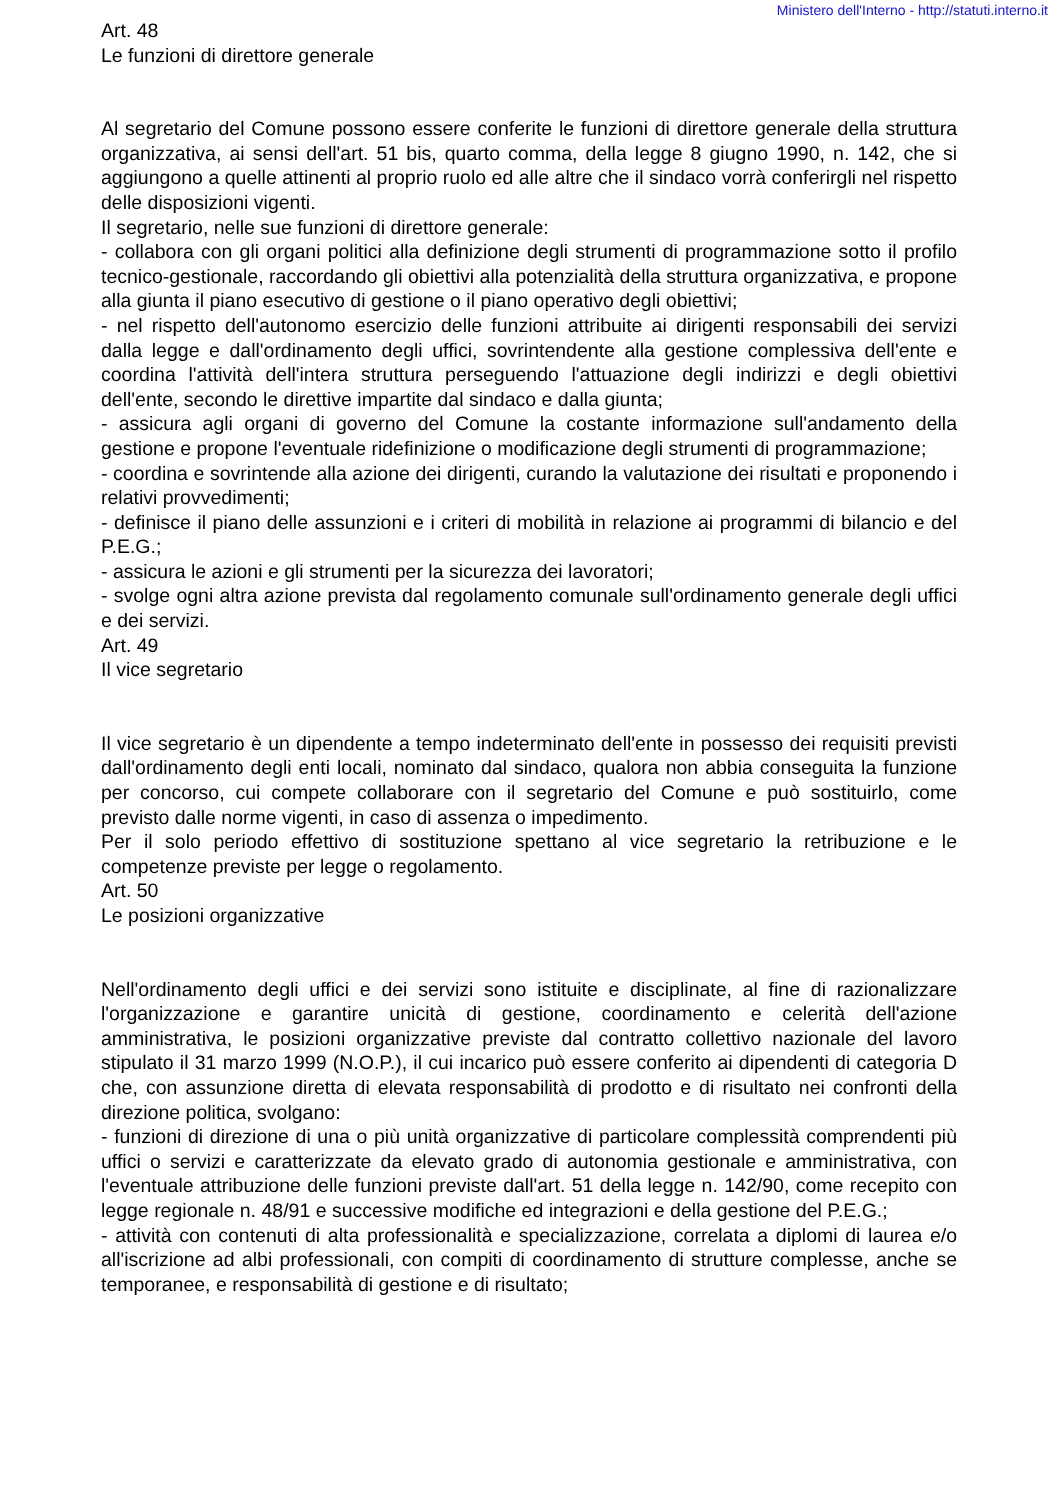Ministero dell'Interno - http://statuti.interno.it
Art. 48
Le funzioni di direttore generale
Al segretario del Comune possono essere conferite le funzioni di direttore generale della struttura organizzativa, ai sensi dell'art. 51 bis, quarto comma, della legge 8 giugno 1990, n. 142, che si aggiungono a quelle attinenti al proprio ruolo ed alle altre che il sindaco vorrà conferirgli nel rispetto delle disposizioni vigenti.
Il segretario, nelle sue funzioni di direttore generale:
- collabora con gli organi politici alla definizione degli strumenti di programmazione sotto il profilo tecnico-gestionale, raccordando gli obiettivi alla potenzialità della struttura organizzativa, e propone alla giunta il piano esecutivo di gestione o il piano operativo degli obiettivi;
- nel rispetto dell'autonomo esercizio delle funzioni attribuite ai dirigenti responsabili dei servizi dalla legge e dall'ordinamento degli uffici, sovrintendente alla gestione complessiva dell'ente e coordina l'attività dell'intera struttura perseguendo l'attuazione degli indirizzi e degli obiettivi dell'ente, secondo le direttive impartite dal sindaco e dalla giunta;
- assicura agli organi di governo del Comune la costante informazione sull'andamento della gestione e propone l'eventuale ridefinizione o modificazione degli strumenti di programmazione;
- coordina e sovrintende alla azione dei dirigenti, curando la valutazione dei risultati e proponendo i relativi provvedimenti;
- definisce il piano delle assunzioni e i criteri di mobilità in relazione ai programmi di bilancio e del P.E.G.;
- assicura le azioni e gli strumenti per la sicurezza dei lavoratori;
- svolge ogni altra azione prevista dal regolamento comunale sull'ordinamento generale degli uffici e dei servizi.
Art. 49
Il vice segretario
Il vice segretario è un dipendente a tempo indeterminato dell'ente in possesso dei requisiti previsti dall'ordinamento degli enti locali, nominato dal sindaco, qualora non abbia conseguita la funzione per concorso, cui compete collaborare con il segretario del Comune e può sostituirlo, come previsto dalle norme vigenti, in caso di assenza o impedimento.
Per il solo periodo effettivo di sostituzione spettano al vice segretario la retribuzione e le competenze previste per legge o regolamento.
Art. 50
Le posizioni organizzative
Nell'ordinamento degli uffici e dei servizi sono istituite e disciplinate, al fine di razionalizzare l'organizzazione e garantire unicità di gestione, coordinamento e celerità dell'azione amministrativa, le posizioni organizzative previste dal contratto collettivo nazionale del lavoro stipulato il 31 marzo 1999 (N.O.P.), il cui incarico può essere conferito ai dipendenti di categoria D che, con assunzione diretta di elevata responsabilità di prodotto e di risultato nei confronti della direzione politica, svolgano:
- funzioni di direzione di una o più unità organizzative di particolare complessità comprendenti più uffici o servizi e caratterizzate da elevato grado di autonomia gestionale e amministrativa, con l'eventuale attribuzione delle funzioni previste dall'art. 51 della legge n. 142/90, come recepito con legge regionale n. 48/91 e successive modifiche ed integrazioni e della gestione del P.E.G.;
- attività con contenuti di alta professionalità e specializzazione, correlata a diplomi di laurea e/o all'iscrizione ad albi professionali, con compiti di coordinamento di strutture complesse, anche se temporanee, e responsabilità di gestione e di risultato;